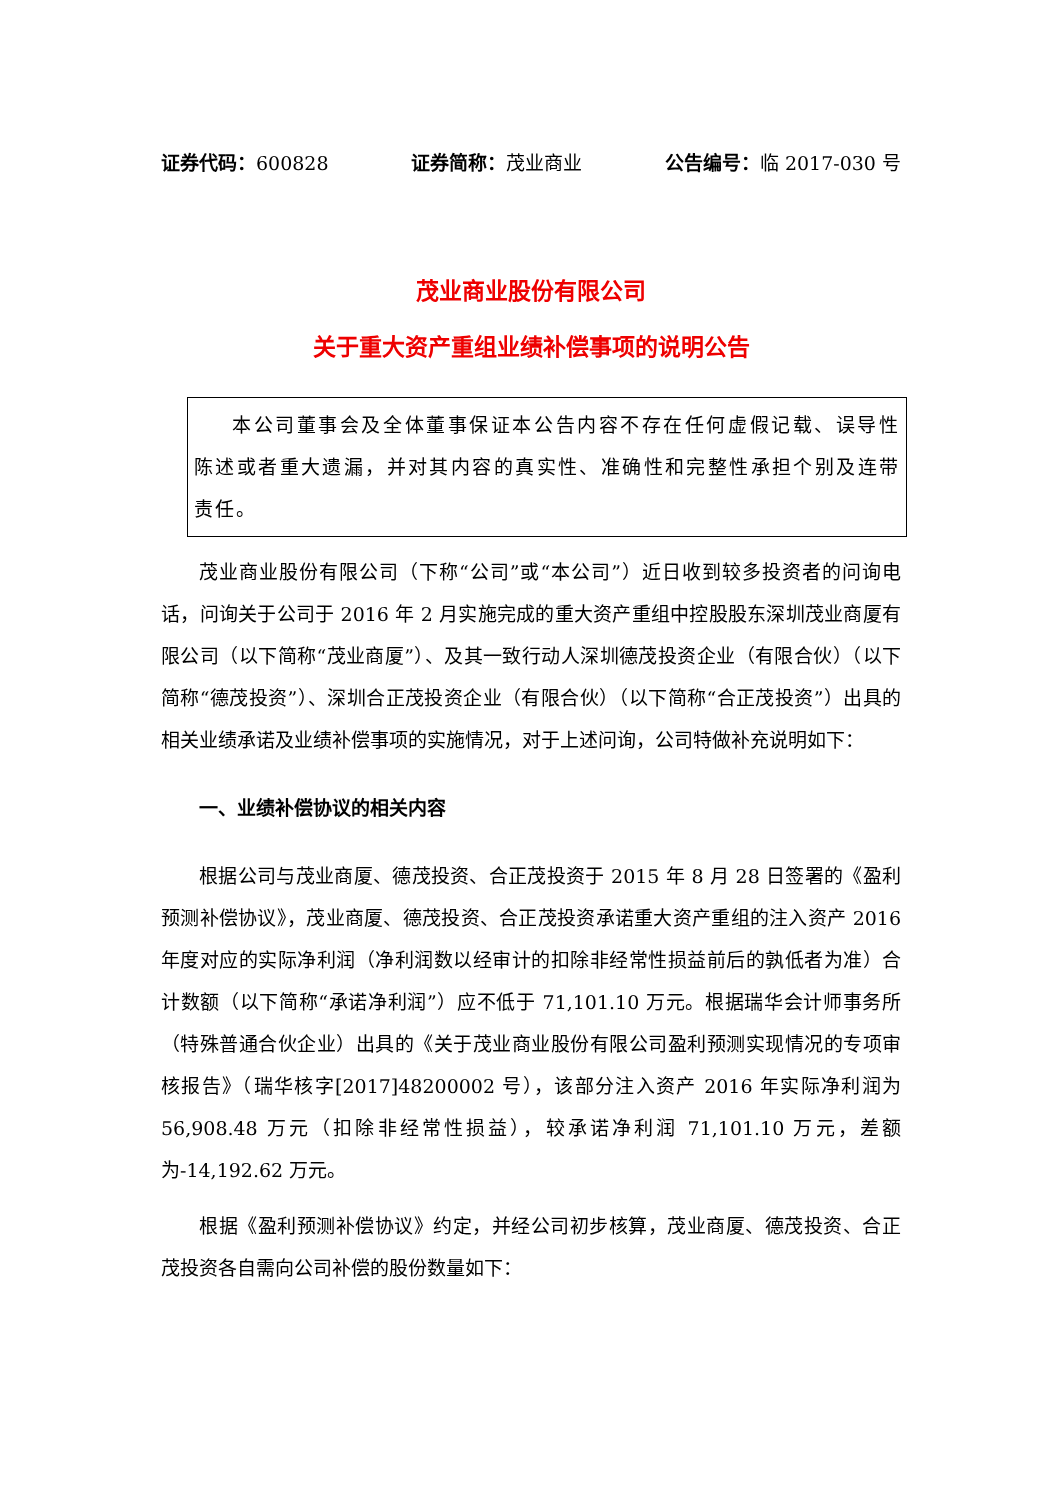证券代码：600828 证券简称：茂业商业 公告编号：临 2017-030 号
茂业商业股份有限公司
关于重大资产重组业绩补偿事项的说明公告
本公司董事会及全体董事保证本公告内容不存在任何虚假记载、误导性陈述或者重大遗漏，并对其内容的真实性、准确性和完整性承担个别及连带责任。
茂业商业股份有限公司（下称“公司”或“本公司”）近日收到较多投资者的问询电话，问询关于公司于 2016 年 2 月实施完成的重大资产重组中控股股东深圳茂业商厦有限公司（以下简称“茂业商厦”）、及其一致行动人深圳德茂投资企业（有限合伙）（以下简称“德茂投资”）、深圳合正茂投资企业（有限合伙）（以下简称“合正茂投资”）出具的相关业绩承诺及业绩补偿事项的实施情况，对于上述问询，公司特做补充说明如下：
一、业绩补偿协议的相关内容
根据公司与茂业商厦、德茂投资、合正茂投资于 2015 年 8 月 28 日签署的《盈利预测补偿协议》，茂业商厦、德茂投资、合正茂投资承诺重大资产重组的注入资产 2016 年度对应的实际净利润（净利润数以经审计的扣除非经常性损益前后的孰低者为准）合计数额（以下简称“承诺净利润”）应不低于 71,101.10 万元。根据瑞华会计师事务所（特殊普通合伙企业）出具的《关于茂业商业股份有限公司盈利预测实现情况的专项审核报告》（瑞华核字[2017]48200002 号），该部分注入资产 2016 年实际净利润为 56,908.48 万元（扣除非经常性损益），较承诺净利润 71,101.10 万元，差额为-14,192.62 万元。
根据《盈利预测补偿协议》约定，并经公司初步核算，茂业商厦、德茂投资、合正茂投资各自需向公司补偿的股份数量如下：